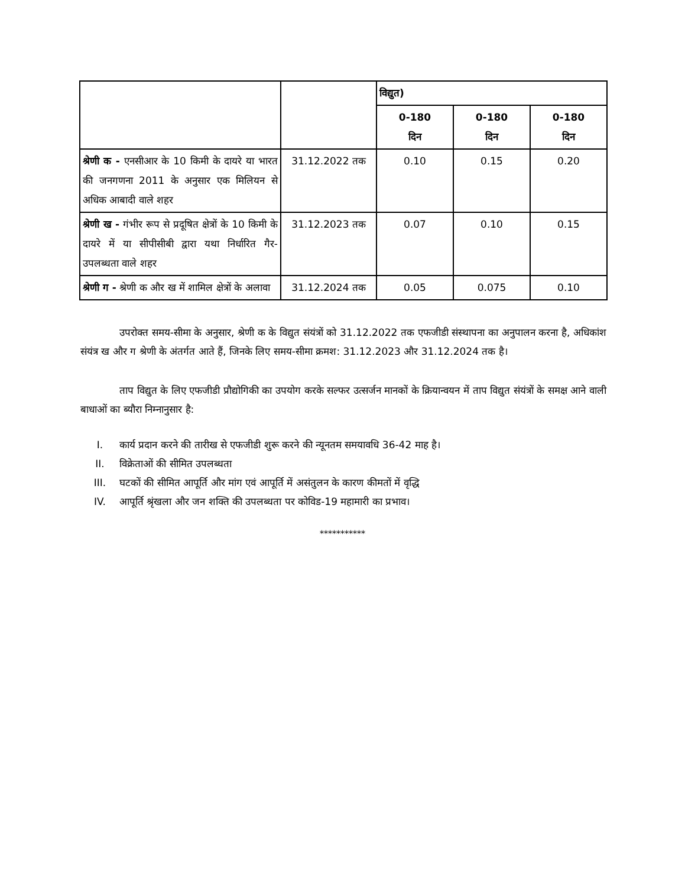| | | विद्युत) | | |
| | | 0-180 दिन | 0-180 दिन | 0-180 दिन |
| श्रेणी क - एनसीआर के 10 किमी के दायरे या भारत की जनगणना 2011 के अनुसार एक मिलियन से अधिक आबादी वाले शहर | 31.12.2022 तक | 0.10 | 0.15 | 0.20 |
| श्रेणी ख - गंभीर रूप से प्रदूषित क्षेत्रों के 10 किमी के दायरे में या सीपीसीबी द्वारा यथा निर्धारित गैर-उपलब्धता वाले शहर | 31.12.2023 तक | 0.07 | 0.10 | 0.15 |
| श्रेणी ग - श्रेणी क और ख में शामिल क्षेत्रों के अलावा | 31.12.2024 तक | 0.05 | 0.075 | 0.10 |
उपरोक्त समय-सीमा के अनुसार, श्रेणी क के विद्युत संयंत्रों को 31.12.2022 तक एफजीडी संस्थापना का अनुपालन करना है, अधिकांश संयंत्र ख और ग श्रेणी के अंतर्गत आते हैं, जिनके लिए समय-सीमा क्रमश: 31.12.2023 और 31.12.2024 तक है।
ताप विद्युत के लिए एफजीडी प्रौद्योगिकी का उपयोग करके सल्फर उत्सर्जन मानकों के क्रियान्वयन में ताप विद्युत संयंत्रों के समक्ष आने वाली बाधाओं का ब्यौरा निम्नानुसार है:
I. कार्य प्रदान करने की तारीख से एफजीडी शुरू करने की न्यूनतम समयावधि 36-42 माह है।
II. विक्रेताओं की सीमित उपलब्धता
III. घटकों की सीमित आपूर्ति और मांग एवं आपूर्ति में असंतुलन के कारण कीमतों में वृद्धि
IV. आपूर्ति श्रृंखला और जन शक्ति की उपलब्धता पर कोविड-19 महामारी का प्रभाव।
***********